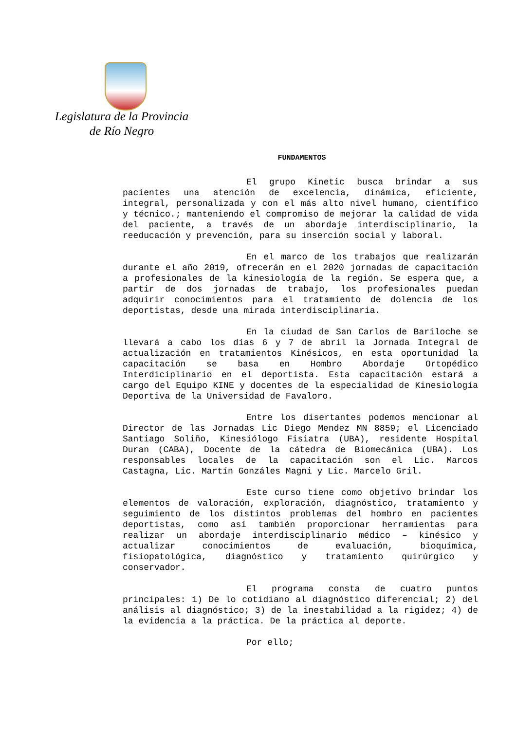Legislatura de la Provincia
de Río Negro
FUNDAMENTOS
El grupo Kinetic busca brindar a sus pacientes una atención de excelencia, dinámica, eficiente, integral, personalizada y con el más alto nivel humano, científico y técnico.; manteniendo el compromiso de mejorar la calidad de vida del paciente, a través de un abordaje interdisciplinario, la reeducación y prevención, para su inserción social y laboral.
En el marco de los trabajos que realizarán durante el año 2019, ofrecerán en el 2020 jornadas de capacitación a profesionales de la kinesiología de la región. Se espera que, a partir de dos jornadas de trabajo, los profesionales puedan adquirir conocimientos para el tratamiento de dolencia de los deportistas, desde una mirada interdisciplinaria.
En la ciudad de San Carlos de Bariloche se llevará a cabo los días 6 y 7 de abril la Jornada Integral de actualización en tratamientos Kinésicos, en esta oportunidad la capacitación se basa en Hombro Abordaje Ortopédico Interdiciplinario en el deportista. Esta capacitación estará a cargo del Equipo KINE y docentes de la especialidad de Kinesiología Deportiva de la Universidad de Favaloro.
Entre los disertantes podemos mencionar al Director de las Jornadas Lic Diego Mendez MN 8859; el Licenciado Santiago Soliño, Kinesiólogo Fisiatra (UBA), residente Hospital Duran (CABA), Docente de la cátedra de Biomecánica (UBA). Los responsables locales de la capacitación son el Lic. Marcos Castagna, Lic. Martín Gonzáles Magni y Lic. Marcelo Gril.
Este curso tiene como objetivo brindar los elementos de valoración, exploración, diagnóstico, tratamiento y seguimiento de los distintos problemas del hombro en pacientes deportistas, como así también proporcionar herramientas para realizar un abordaje interdisciplinario médico – kinésico y actualizar conocimientos de evaluación, bioquímica, fisiopatológica, diagnóstico y tratamiento quirúrgico y conservador.
El programa consta de cuatro puntos principales: 1) De lo cotidiano al diagnóstico diferencial; 2) del análisis al diagnóstico; 3) de la inestabilidad a la rigidez; 4) de la evidencia a la práctica. De la práctica al deporte.
Por ello;